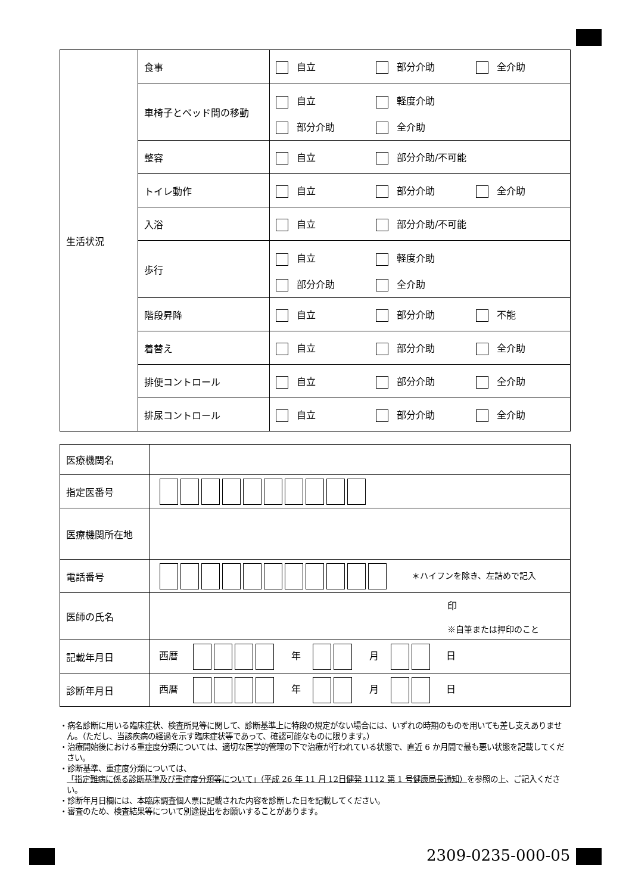| 生活状況 | 食事 | 自立 部分介助 全介助 |
| | 車椅子とベッド間の移動 | 自立 軽度介助 部分介助 全介助 |
| | 整容 | 自立 部分介助/不可能 |
| | トイレ動作 | 自立 部分介助 全介助 |
| | 入浴 | 自立 部分介助/不可能 |
| | 歩行 | 自立 軽度介助 部分介助 全介助 |
| | 階段昇降 | 自立 部分介助 不能 |
| | 着替え | 自立 部分介助 全介助 |
| | 排便コントロール | 自立 部分介助 全介助 |
| | 排尿コントロール | 自立 部分介助 全介助 |
| 医療機関名 | |
| 指定医番号 | |
| 医療機関所在地 | |
| 電話番号 | ＊ハイフンを除き、左詰めで記入 |
| 医師の氏名 | 印 ※自筆または押印のこと |
| 記載年月日 | 西暦 年 月 日 |
| 診断年月日 | 西暦 年 月 日 |
・病名診断に用いる臨床症状、検査所見等に関して、診断基準上に特段の規定がない場合には、いずれの時期のものを用いても差し支えありません。（ただし、当該疾病の経過を示す臨床症状等であって、確認可能なものに限ります。）
・治療開始後における重症度分類については、適切な医学的管理の下で治療が行われている状態で、直近 6 か月間で最も悪い状態を記載してください。
・診断基準、重症度分類については、
「指定難病に係る診断基準及び重症度分類等について」（平成 26 年 11 月 12日健発 1112 第 1 号健康局長通知）を参照の上、ご記入ください。
・診断年月日欄には、本臨床調査個人票に記載された内容を診断した日を記載してください。
・審査のため、検査結果等について別途提出をお願いすることがあります。
2309-0235-000-05